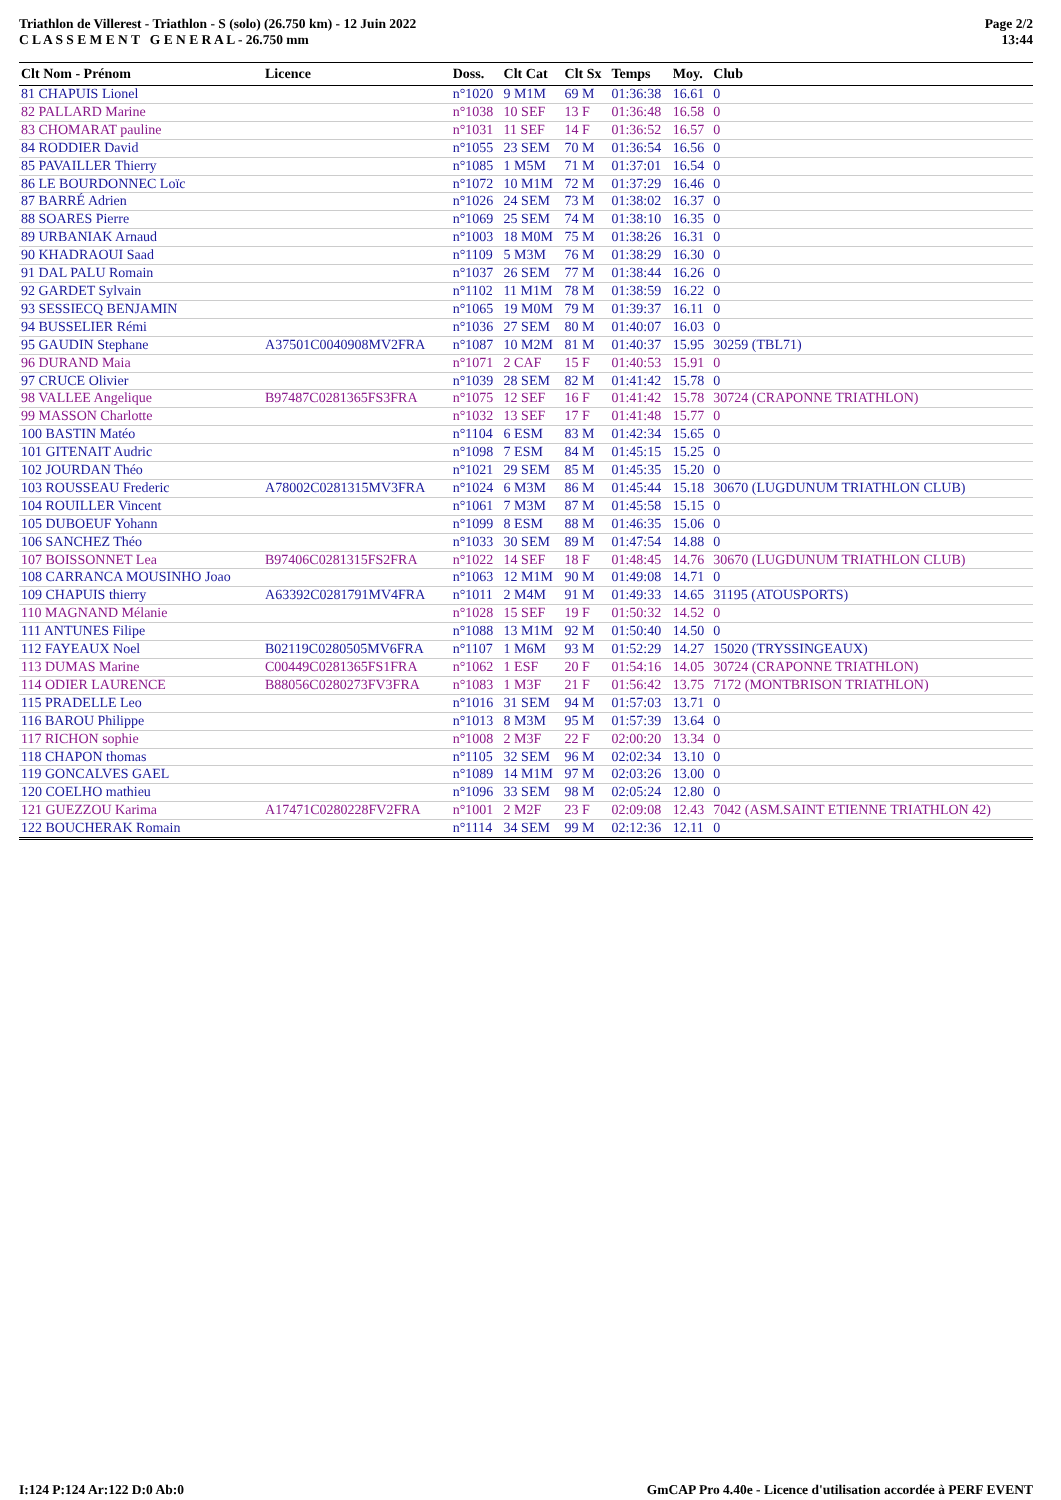Triathlon de Villerest - Triathlon - S (solo) (26.750 km) - 12 Juin 2022
C L A S S E M E N T G E N E R A L - 26.750 mm
Page 2/2
13:44
| Clt Nom - Prénom | Licence | Doss. | Clt Cat | Clt Sx | Temps | Moy. | Club |
| --- | --- | --- | --- | --- | --- | --- | --- |
| 81 CHAPUIS Lionel | | n°1020 | 9 M1M | 69 M | 01:36:38 | 16.61 | 0 |
| 82 PALLARD Marine | | n°1038 | 10 SEF | 13 F | 01:36:48 | 16.58 | 0 |
| 83 CHOMARAT pauline | | n°1031 | 11 SEF | 14 F | 01:36:52 | 16.57 | 0 |
| 84 RODDIER David | | n°1055 | 23 SEM | 70 M | 01:36:54 | 16.56 | 0 |
| 85 PAVAILLER Thierry | | n°1085 | 1 M5M | 71 M | 01:37:01 | 16.54 | 0 |
| 86 LE BOURDONNEC Loïc | | n°1072 | 10 M1M | 72 M | 01:37:29 | 16.46 | 0 |
| 87 BARRÉ Adrien | | n°1026 | 24 SEM | 73 M | 01:38:02 | 16.37 | 0 |
| 88 SOARES Pierre | | n°1069 | 25 SEM | 74 M | 01:38:10 | 16.35 | 0 |
| 89 URBANIAK Arnaud | | n°1003 | 18 M0M | 75 M | 01:38:26 | 16.31 | 0 |
| 90 KHADRAOUI Saad | | n°1109 | 5 M3M | 76 M | 01:38:29 | 16.30 | 0 |
| 91 DAL PALU Romain | | n°1037 | 26 SEM | 77 M | 01:38:44 | 16.26 | 0 |
| 92 GARDET Sylvain | | n°1102 | 11 M1M | 78 M | 01:38:59 | 16.22 | 0 |
| 93 SESSIECQ BENJAMIN | | n°1065 | 19 M0M | 79 M | 01:39:37 | 16.11 | 0 |
| 94 BUSSELIER Rémi | | n°1036 | 27 SEM | 80 M | 01:40:07 | 16.03 | 0 |
| 95 GAUDIN Stephane | A37501C0040908MV2FRA | n°1087 | 10 M2M | 81 M | 01:40:37 | 15.95 | 30259 (TBL71) |
| 96 DURAND Maia | | n°1071 | 2 CAF | 15 F | 01:40:53 | 15.91 | 0 |
| 97 CRUCE Olivier | | n°1039 | 28 SEM | 82 M | 01:41:42 | 15.78 | 0 |
| 98 VALLEE Angelique | B97487C0281365FS3FRA | n°1075 | 12 SEF | 16 F | 01:41:42 | 15.78 | 30724 (CRAPONNE TRIATHLON) |
| 99 MASSON Charlotte | | n°1032 | 13 SEF | 17 F | 01:41:48 | 15.77 | 0 |
| 100 BASTIN Matéo | | n°1104 | 6 ESM | 83 M | 01:42:34 | 15.65 | 0 |
| 101 GITENAIT Audric | | n°1098 | 7 ESM | 84 M | 01:45:15 | 15.25 | 0 |
| 102 JOURDAN Théo | | n°1021 | 29 SEM | 85 M | 01:45:35 | 15.20 | 0 |
| 103 ROUSSEAU Frederic | A78002C0281315MV3FRA | n°1024 | 6 M3M | 86 M | 01:45:44 | 15.18 | 30670 (LUGDUNUM TRIATHLON CLUB) |
| 104 ROUILLER Vincent | | n°1061 | 7 M3M | 87 M | 01:45:58 | 15.15 | 0 |
| 105 DUBOEUF Yohann | | n°1099 | 8 ESM | 88 M | 01:46:35 | 15.06 | 0 |
| 106 SANCHEZ Théo | | n°1033 | 30 SEM | 89 M | 01:47:54 | 14.88 | 0 |
| 107 BOISSONNET Lea | B97406C0281315FS2FRA | n°1022 | 14 SEF | 18 F | 01:48:45 | 14.76 | 30670 (LUGDUNUM TRIATHLON CLUB) |
| 108 CARRANCA MOUSINHO Joao | | n°1063 | 12 M1M | 90 M | 01:49:08 | 14.71 | 0 |
| 109 CHAPUIS thierry | A63392C0281791MV4FRA | n°1011 | 2 M4M | 91 M | 01:49:33 | 14.65 | 31195 (ATOUSPORTS) |
| 110 MAGNAND Mélanie | | n°1028 | 15 SEF | 19 F | 01:50:32 | 14.52 | 0 |
| 111 ANTUNES Filipe | | n°1088 | 13 M1M | 92 M | 01:50:40 | 14.50 | 0 |
| 112 FAYEAUX Noel | B02119C0280505MV6FRA | n°1107 | 1 M6M | 93 M | 01:52:29 | 14.27 | 15020 (TRYSSINGEAUX) |
| 113 DUMAS Marine | C00449C0281365FS1FRA | n°1062 | 1 ESF | 20 F | 01:54:16 | 14.05 | 30724 (CRAPONNE TRIATHLON) |
| 114 ODIER LAURENCE | B88056C0280273FV3FRA | n°1083 | 1 M3F | 21 F | 01:56:42 | 13.75 | 7172 (MONTBRISON TRIATHLON) |
| 115 PRADELLE Leo | | n°1016 | 31 SEM | 94 M | 01:57:03 | 13.71 | 0 |
| 116 BAROU Philippe | | n°1013 | 8 M3M | 95 M | 01:57:39 | 13.64 | 0 |
| 117 RICHON sophie | | n°1008 | 2 M3F | 22 F | 02:00:20 | 13.34 | 0 |
| 118 CHAPON thomas | | n°1105 | 32 SEM | 96 M | 02:02:34 | 13.10 | 0 |
| 119 GONCALVES GAEL | | n°1089 | 14 M1M | 97 M | 02:03:26 | 13.00 | 0 |
| 120 COELHO mathieu | | n°1096 | 33 SEM | 98 M | 02:05:24 | 12.80 | 0 |
| 121 GUEZZOU Karima | A17471C0280228FV2FRA | n°1001 | 2 M2F | 23 F | 02:09:08 | 12.43 | 7042 (ASM.SAINT ETIENNE TRIATHLON 42) |
| 122 BOUCHERAK Romain | | n°1114 | 34 SEM | 99 M | 02:12:36 | 12.11 | 0 |
I:124 P:124 Ar:122 D:0 Ab:0 GmCAP Pro 4.40e - Licence d'utilisation accordée à PERF EVENT